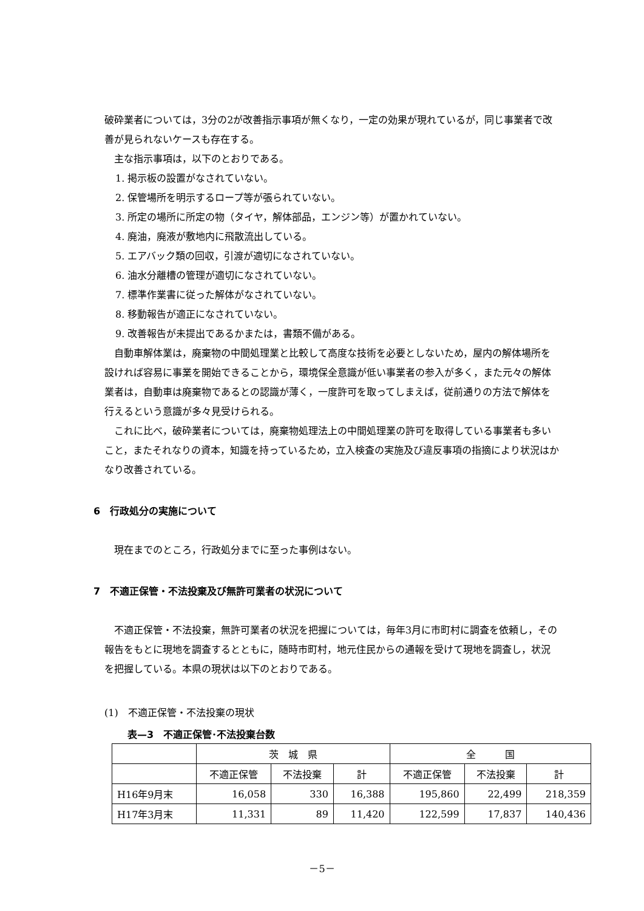破砕業者については，3分の2が改善指示事項が無くなり，一定の効果が現れているが，同じ事業者で改善が見られないケースも存在する。
主な指示事項は，以下のとおりである。
1. 掲示板の設置がなされていない。
2. 保管場所を明示するロープ等が張られていない。
3. 所定の場所に所定の物（タイヤ，解体部品，エンジン等）が置かれていない。
4. 廃油，廃液が敷地内に飛散流出している。
5. エアバック類の回収，引渡が適切になされていない。
6. 油水分離槽の管理が適切になされていない。
7. 標準作業書に従った解体がなされていない。
8. 移動報告が適正になされていない。
9. 改善報告が未提出であるかまたは，書類不備がある。
自動車解体業は，廃棄物の中間処理業と比較して高度な技術を必要としないため，屋内の解体場所を設ければ容易に事業を開始できることから，環境保全意識が低い事業者の参入が多く，また元々の解体業者は，自動車は廃棄物であるとの認識が薄く，一度許可を取ってしまえば，従前通りの方法で解体を行えるという意識が多々見受けられる。
これに比べ，破砕業者については，廃棄物処理法上の中間処理業の許可を取得している事業者も多いこと，またそれなりの資本，知識を持っているため，立入検査の実施及び違反事項の指摘により状況はかなり改善されている。
6　行政処分の実施について
現在までのところ，行政処分までに至った事例はない。
7　不適正保管・不法投棄及び無許可業者の状況について
不適正保管・不法投棄，無許可業者の状況を把握については，毎年3月に市町村に調査を依頼し，その報告をもとに現地を調査するとともに，随時市町村，地元住民からの通報を受けて現地を調査し，状況を把握している。本県の現状は以下のとおりである。
(1)　不適正保管・不法投棄の現状
表—3　不適正保管･不法投棄台数
| | 茨 城 県 | | | 全 国 | | |
| --- | --- | --- | --- | --- | --- | --- |
| | 不適正保管 | 不法投棄 | 計 | 不適正保管 | 不法投棄 | 計 |
| H16年9月末 | 16,058 | 330 | 16,388 | 195,860 | 22,499 | 218,359 |
| H17年3月末 | 11,331 | 89 | 11,420 | 122,599 | 17,837 | 140,436 |
－5－